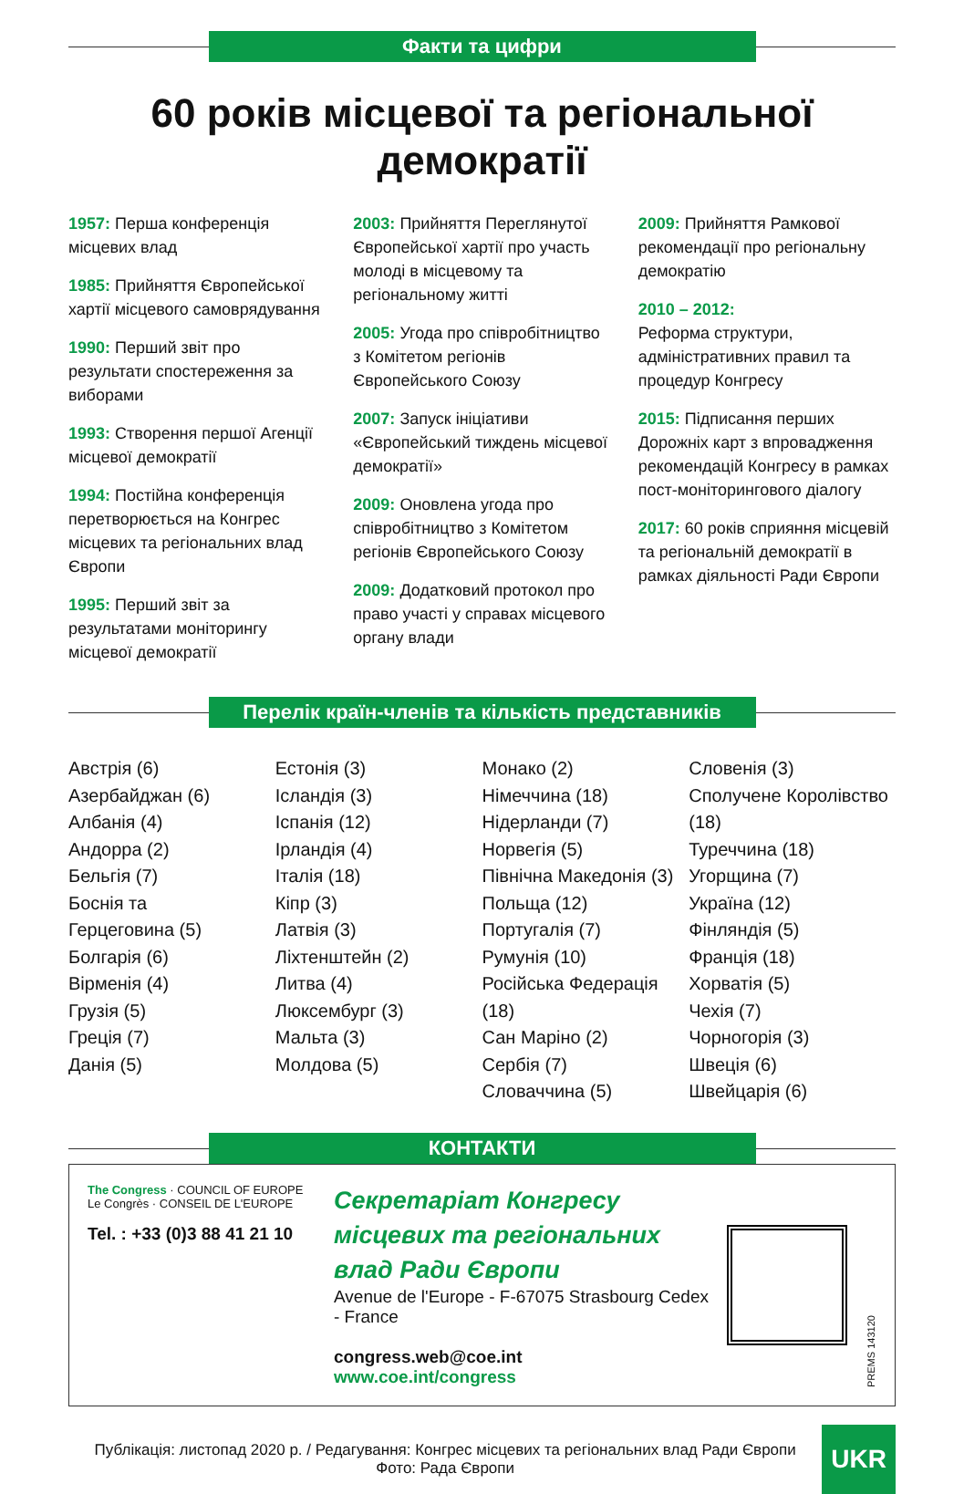Факти та цифри
60 років місцевої та регіональної
демократії
1957: Перша конференція місцевих влад
1985: Прийняття Європейської хартії місцевого самоврядування
1990: Перший звіт про результати спостереження за виборами
1993: Створення першої Агенції місцевої демократії
1994: Постійна конференція перетворюється на Конгрес місцевих та регіональних влад Європи
1995: Перший звіт за результатами моніторингу місцевої демократії
2003: Прийняття Переглянутої Європейської хартії про участь молоді в місцевому та регіональному житті
2005: Угода про співробітництво з Комітетом регіонів Європейського Союзу
2007: Запуск ініціативи «Європейський тиждень місцевої демократії»
2009: Оновлена угода про співробітництво з Комітетом регіонів Європейського Союзу
2009: Додатковий протокол про право участі у справах місцевого органу влади
2009: Прийняття Рамкової рекомендації про регіональну демократію
2010 – 2012:
Реформа структури, адміністративних правил та процедур Конгресу
2015: Підписання перших Дорожніх карт з впровадження рекомендацій Конгресу в рамках пост-моніторингового діалогу
2017: 60 років сприяння місцевій та регіональній демократії в рамках діяльності Ради Європи
Перелік країн-членів та кількість представників
Австрія (6)
Азербайджан (6)
Албанія (4)
Андорра (2)
Бельгія (7)
Боснія та
Герцеговина (5)
Болгарія (6)
Вірменія (4)
Грузія (5)
Греція (7)
Данія (5)
Естонія (3)
Ісландія (3)
Іспанія (12)
Ірландія (4)
Італія (18)
Кіпр (3)
Латвія (3)
Ліхтенштейн (2)
Литва (4)
Люксембург (3)
Мальта (3)
Молдова (5)
Монако (2)
Німеччина (18)
Нідерланди (7)
Норвегія (5)
Північна Македонія (3)
Польща (12)
Португалія (7)
Румунія (10)
Російська Федерація (18)
Сан Маріно (2)
Сербія (7)
Словаччина (5)
Словенія (3)
Сполучене Королівство (18)
Туреччина (18)
Угорщина (7)
Україна (12)
Фінляндія (5)
Франція (18)
Хорватія (5)
Чехія (7)
Чорногорія (3)
Швеція (6)
Швейцарія (6)
КОНТАКТИ
The Congress · COUNCIL OF EUROPE
Le Congrès · CONSEIL DE L'EUROPE
Tel. : +33 (0)3 88 41 21 10
Секретаріат Конгресу місцевих та регіональних влад Ради Європи
Avenue de l'Europe - F-67075 Strasbourg Cedex - France
congress.web@coe.int
www.coe.int/congress
PREMS 143120
Публікація: листопад 2020 р. / Редагування: Конгрес місцевих та регіональних влад Ради Європи
Фото: Рада Європи
UKR